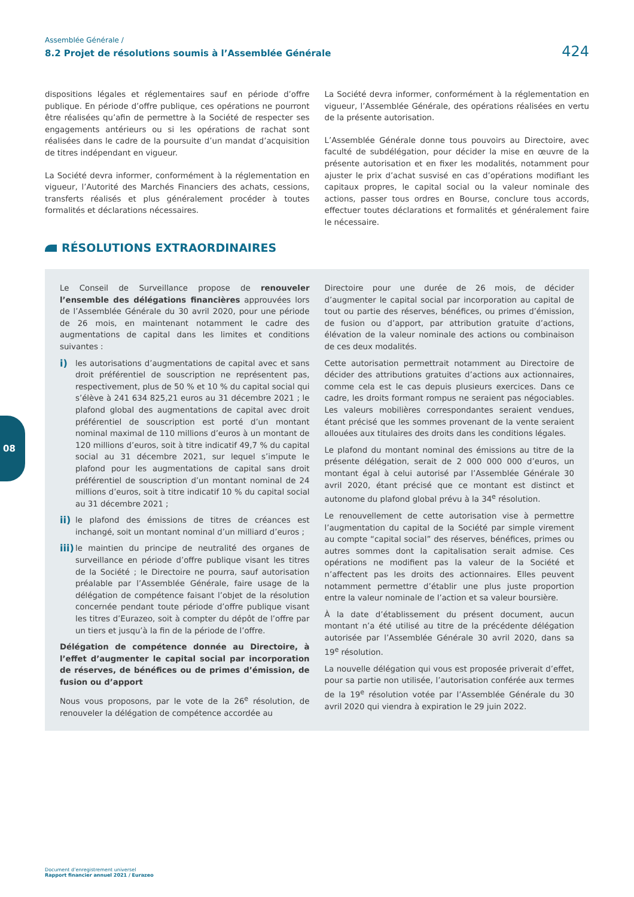Assemblée Générale /
8.2 Projet de résolutions soumis à l’Assemblée Générale
424
dispositions légales et réglementaires sauf en période d’offre publique. En période d’offre publique, ces opérations ne pourront être réalisées qu’afin de permettre à la Société de respecter ses engagements antérieurs ou si les opérations de rachat sont réalisées dans le cadre de la poursuite d’un mandat d’acquisition de titres indépendant en vigueur.
La Société devra informer, conformément à la réglementation en vigueur, l’Autorité des Marchés Financiers des achats, cessions, transferts réalisés et plus généralement procéder à toutes formalités et déclarations nécessaires.
La Société devra informer, conformément à la réglementation en vigueur, l’Assemblée Générale, des opérations réalisées en vertu de la présente autorisation.
L’Assemblée Générale donne tous pouvoirs au Directoire, avec faculté de subdélégation, pour décider la mise en œuvre de la présente autorisation et en fixer les modalités, notamment pour ajuster le prix d’achat susvisé en cas d’opérations modifiant les capitaux propres, le capital social ou la valeur nominale des actions, passer tous ordres en Bourse, conclure tous accords, effectuer toutes déclarations et formalités et généralement faire le nécessaire.
RÉSOLUTIONS EXTRAORDINAIRES
Le Conseil de Surveillance propose de renouveler l’ensemble des délégations financières approuvées lors de l’Assemblée Générale du 30 avril 2020, pour une période de 26 mois, en maintenant notamment le cadre des augmentations de capital dans les limites et conditions suivantes :
i)
les autorisations d’augmentations de capital avec et sans droit préférentiel de souscription ne représentent pas, respectivement, plus de 50 % et 10 % du capital social qui s’élève à 241 634 825,21 euros au 31 décembre 2021 ; le plafond global des augmentations de capital avec droit préférentiel de souscription est porté d’un montant nominal maximal de 110 millions d’euros à un montant de 120 millions d’euros, soit à titre indicatif 49,7 % du capital social au 31 décembre 2021, sur lequel s’impute le plafond pour les augmentations de capital sans droit préférentiel de souscription d’un montant nominal de 24 millions d’euros, soit à titre indicatif 10 % du capital social au 31 décembre 2021 ;
ii)
le plafond des émissions de titres de créances est inchangé, soit un montant nominal d’un milliard d’euros ;
iii)
le maintien du principe de neutralité des organes de surveillance en période d’offre publique visant les titres de la Société ; le Directoire ne pourra, sauf autorisation préalable par l’Assemblée Générale, faire usage de la délégation de compétence faisant l’objet de la résolution concernée pendant toute période d’offre publique visant les titres d’Eurazeo, soit à compter du dépôt de l’offre par un tiers et jusqu’à la fin de la période de l’offre.
Délégation de compétence donnée au Directoire, à l’effet d’augmenter le capital social par incorporation de réserves, de bénéfices ou de primes d’émission, de fusion ou d’apport
Nous vous proposons, par le vote de la 26<sup>e</sup> résolution, de renouveler la délégation de compétence accordée au
Directoire pour une durée de 26 mois, de décider d’augmenter le capital social par incorporation au capital de tout ou partie des réserves, bénéfices, ou primes d’émission, de fusion ou d’apport, par attribution gratuite d’actions, élévation de la valeur nominale des actions ou combinaison de ces deux modalités.
Cette autorisation permettrait notamment au Directoire de décider des attributions gratuites d’actions aux actionnaires, comme cela est le cas depuis plusieurs exercices. Dans ce cadre, les droits formant rompus ne seraient pas négociables. Les valeurs mobilières correspondantes seraient vendues, étant précisé que les sommes provenant de la vente seraient allouées aux titulaires des droits dans les conditions légales.
Le plafond du montant nominal des émissions au titre de la présente délégation, serait de 2 000 000 000 d’euros, un montant égal à celui autorisé par l’Assemblée Générale 30 avril 2020, étant précisé que ce montant est distinct et autonome du plafond global prévu à la 34<sup>e</sup> résolution.
Le renouvellement de cette autorisation vise à permettre l’augmentation du capital de la Société par simple virement au compte “capital social” des réserves, bénéfices, primes ou autres sommes dont la capitalisation serait admise. Ces opérations ne modifient pas la valeur de la Société et n’affectent pas les droits des actionnaires. Elles peuvent notamment permettre d’établir une plus juste proportion entre la valeur nominale de l’action et sa valeur boursière.
À la date d’établissement du présent document, aucun montant n’a été utilisé au titre de la précédente délégation autorisée par l’Assemblée Générale 30 avril 2020, dans sa 19<sup>e</sup> résolution.
La nouvelle délégation qui vous est proposée priverait d’effet, pour sa partie non utilisée, l’autorisation conférée aux termes de la 19<sup>e</sup> résolution votée par l’Assemblée Générale du 30 avril 2020 qui viendra à expiration le 29 juin 2022.
08
Document d’enregistrement universel
Rapport financier annuel 2021 / Eurazeo